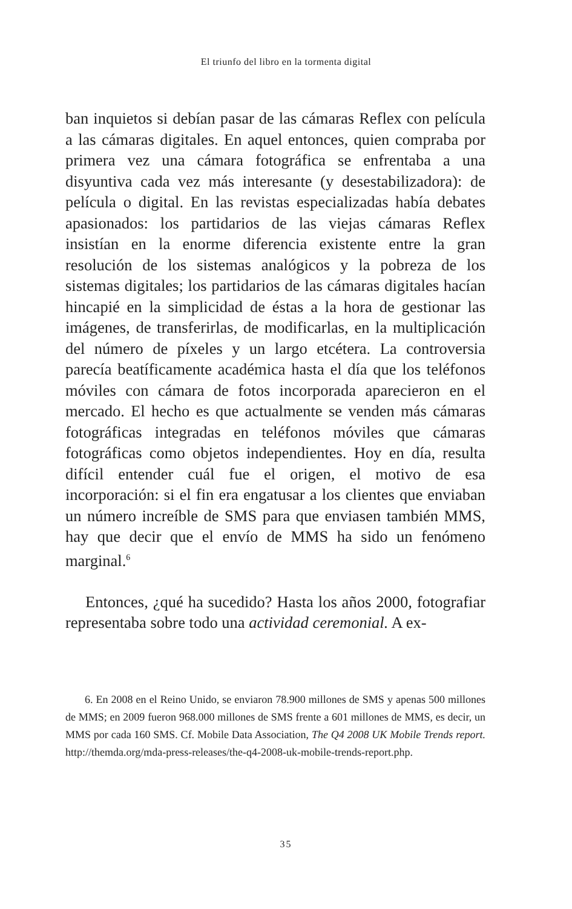El triunfo del libro en la tormenta digital
ban inquietos si debían pasar de las cámaras Reflex con película a las cámaras digitales. En aquel entonces, quien compraba por primera vez una cámara fotográfica se enfrentaba a una disyuntiva cada vez más interesante (y desestabilizadora): de película o digital. En las revistas especializadas había debates apasionados: los partidarios de las viejas cámaras Reflex insistían en la enorme diferencia existente entre la gran resolución de los sistemas analógicos y la pobreza de los sistemas digitales; los partidarios de las cámaras digitales hacían hincapié en la simplicidad de éstas a la hora de gestionar las imágenes, de transferirlas, de modificarlas, en la multiplicación del número de píxeles y un largo etcétera. La controversia parecía beatíficamente académica hasta el día que los teléfonos móviles con cámara de fotos incorporada aparecieron en el mercado. El hecho es que actualmente se venden más cámaras fotográficas integradas en teléfonos móviles que cámaras fotográficas como objetos independientes. Hoy en día, resulta difícil entender cuál fue el origen, el motivo de esa incorporación: si el fin era engatusar a los clientes que enviaban un número increíble de SMS para que enviasen también MMS, hay que decir que el envío de MMS ha sido un fenómeno marginal.<sup>6</sup>
Entonces, ¿qué ha sucedido? Hasta los años 2000, fotografiar representaba sobre todo una actividad ceremonial. A ex-
6. En 2008 en el Reino Unido, se enviaron 78.900 millones de SMS y apenas 500 millones de MMS; en 2009 fueron 968.000 millones de SMS frente a 601 millones de MMS, es decir, un MMS por cada 160 SMS. Cf. Mobile Data Association, The Q4 2008 UK Mobile Trends report. http://themda.org/mda-press-releases/the-q4-2008-uk-mobile-trends-report.php.
35